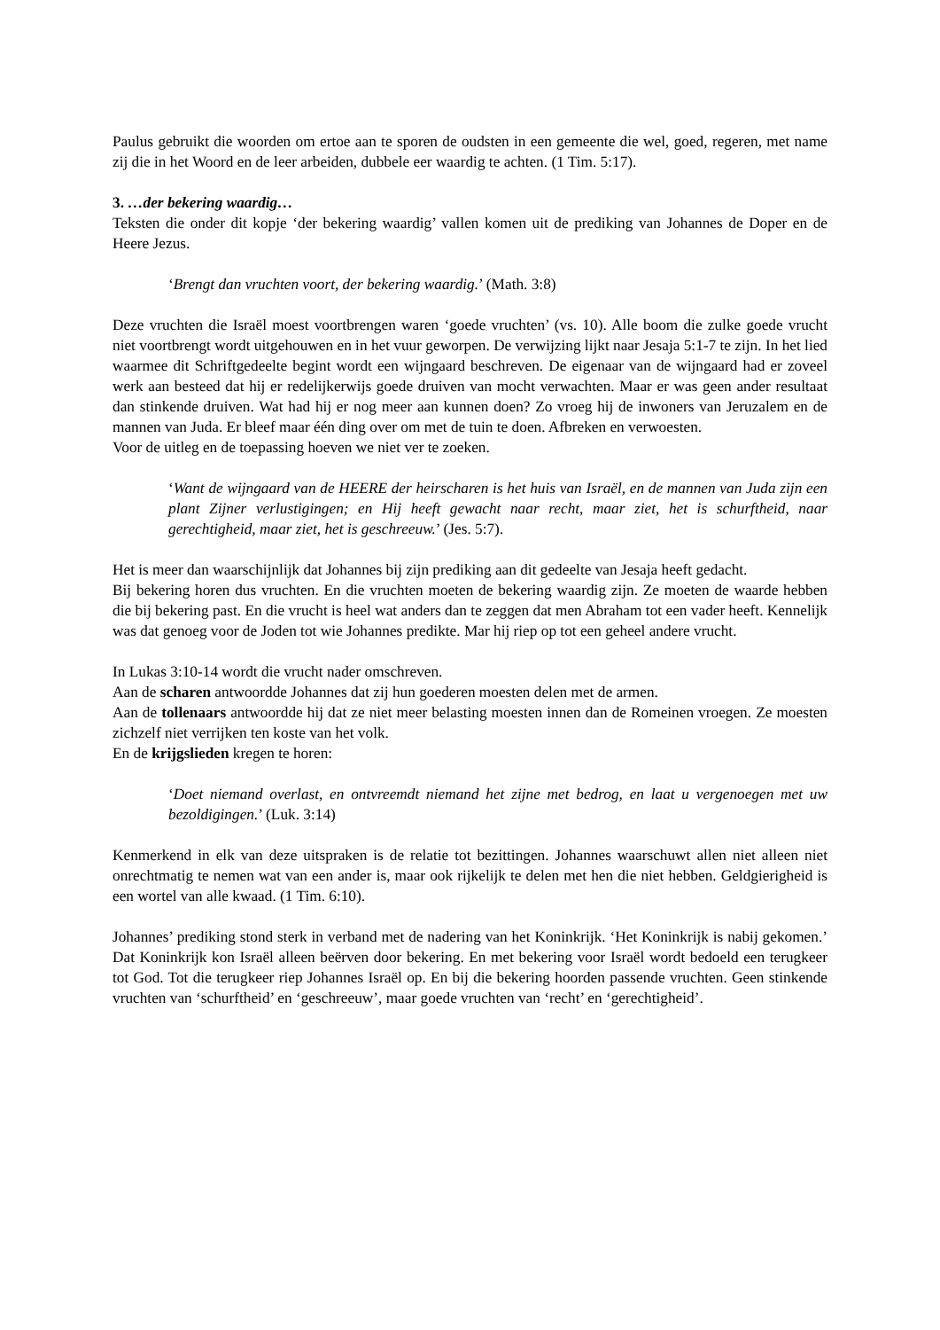Paulus gebruikt die woorden om ertoe aan te sporen de oudsten in een gemeente die wel, goed, regeren, met name zij die in het Woord en de leer arbeiden, dubbele eer waardig te achten. (1 Tim. 5:17).
3. …der bekering waardig…
Teksten die onder dit kopje ‘der bekering waardig’ vallen komen uit de prediking van Johannes de Doper en de Heere Jezus.
‘Brengt dan vruchten voort, der bekering waardig.’ (Math. 3:8)
Deze vruchten die Israël moest voortbrengen waren ‘goede vruchten’ (vs. 10). Alle boom die zulke goede vrucht niet voortbrengt wordt uitgehouwen en in het vuur geworpen. De verwijzing lijkt naar Jesaja 5:1-7 te zijn. In het lied waarmee dit Schriftgedeelte begint wordt een wijngaard beschreven. De eigenaar van de wijngaard had er zoveel werk aan besteed dat hij er redelijkerwijs goede druiven van mocht verwachten. Maar er was geen ander resultaat dan stinkende druiven. Wat had hij er nog meer aan kunnen doen? Zo vroeg hij de inwoners van Jeruzalem en de mannen van Juda. Er bleef maar één ding over om met de tuin te doen. Afbreken en verwoesten.
Voor de uitleg en de toepassing hoeven we niet ver te zoeken.
‘Want de wijngaard van de HEERE der heirscharen is het huis van Israël, en de mannen van Juda zijn een plant Zijner verlustigingen; en Hij heeft gewacht naar recht, maar ziet, het is schurftheid, naar gerechtigheid, maar ziet, het is geschreeuw.’ (Jes. 5:7).
Het is meer dan waarschijnlijk dat Johannes bij zijn prediking aan dit gedeelte van Jesaja heeft gedacht.
Bij bekering horen dus vruchten. En die vruchten moeten de bekering waardig zijn. Ze moeten de waarde hebben die bij bekering past. En die vrucht is heel wat anders dan te zeggen dat men Abraham tot een vader heeft. Kennelijk was dat genoeg voor de Joden tot wie Johannes predikte. Mar hij riep op tot een geheel andere vrucht.
In Lukas 3:10-14 wordt die vrucht nader omschreven.
Aan de scharen antwoordde Johannes dat zij hun goederen moesten delen met de armen.
Aan de tollenaars antwoordde hij dat ze niet meer belasting moesten innen dan de Romeinen vroegen. Ze moesten zichzelf niet verrijken ten koste van het volk.
En de krijgslieden kregen te horen:
‘Doet niemand overlast, en ontvreemdt niemand het zijne met bedrog, en laat u vergenoegen met uw bezoldigingen.’ (Luk. 3:14)
Kenmerkend in elk van deze uitspraken is de relatie tot bezittingen. Johannes waarschuwt allen niet alleen niet onrechtmatig te nemen wat van een ander is, maar ook rijkelijk te delen met hen die niet hebben. Geldgierigheid is een wortel van alle kwaad. (1 Tim. 6:10).
Johannes’ prediking stond sterk in verband met de nadering van het Koninkrijk. ‘Het Koninkrijk is nabij gekomen.’ Dat Koninkrijk kon Israël alleen beërven door bekering. En met bekering voor Israël wordt bedoeld een terugkeer tot God. Tot die terugkeer riep Johannes Israël op. En bij die bekering hoorden passende vruchten. Geen stinkende vruchten van ‘schurftheid’ en ‘geschreeuw’, maar goede vruchten van ‘recht’ en ‘gerechtigheid’.